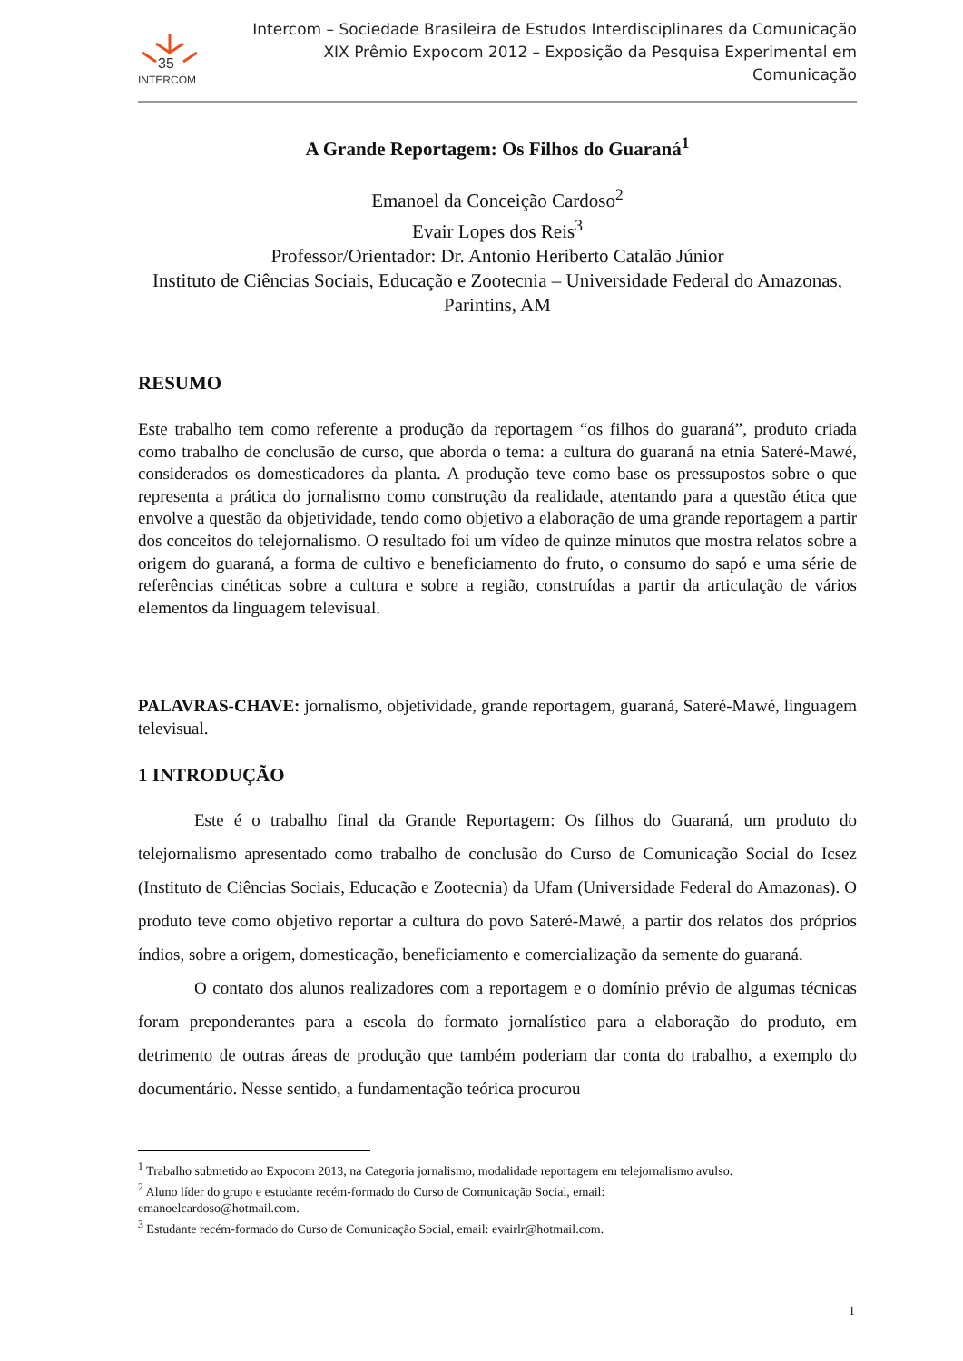35
INTERCOM
Intercom – Sociedade Brasileira de Estudos Interdisciplinares da Comunicação
XIX Prêmio Expocom 2012 – Exposição da Pesquisa Experimental em Comunicação
A Grande Reportagem: Os Filhos do Guaraná<sup>1</sup>
Emanoel da Conceição Cardoso<sup>2</sup>
Evair Lopes dos Reis<sup>3</sup>
Professor/Orientador: Dr. Antonio Heriberto Catalão Júnior
Instituto de Ciências Sociais, Educação e Zootecnia – Universidade Federal do Amazonas, Parintins, AM
RESUMO
Este trabalho tem como referente a produção da reportagem “os filhos do guaraná”, produto criada como trabalho de conclusão de curso, que aborda o tema: a cultura do guaraná na etnia Sateré-Mawé, considerados os domesticadores da planta. A produção teve como base os pressupostos sobre o que representa a prática do jornalismo como construção da realidade, atentando para a questão ética que envolve a questão da objetividade, tendo como objetivo a elaboração de uma grande reportagem a partir dos conceitos do telejornalismo. O resultado foi um vídeo de quinze minutos que mostra relatos sobre a origem do guaraná, a forma de cultivo e beneficiamento do fruto, o consumo do sapó e uma série de referências cinéticas sobre a cultura e sobre a região, construídas a partir da articulação de vários elementos da linguagem televisual.
PALAVRAS-CHAVE: jornalismo, objetividade, grande reportagem, guaraná, Sateré-Mawé, linguagem televisual.
1 INTRODUÇÃO
Este é o trabalho final da Grande Reportagem: Os filhos do Guaraná, um produto do telejornalismo apresentado como trabalho de conclusão do Curso de Comunicação Social do Icsez (Instituto de Ciências Sociais, Educação e Zootecnia) da Ufam (Universidade Federal do Amazonas). O produto teve como objetivo reportar a cultura do povo Sateré-Mawé, a partir dos relatos dos próprios índios, sobre a origem, domesticação, beneficiamento e comercialização da semente do guaraná.
O contato dos alunos realizadores com a reportagem e o domínio prévio de algumas técnicas foram preponderantes para a escola do formato jornalístico para a elaboração do produto, em detrimento de outras áreas de produção que também poderiam dar conta do trabalho, a exemplo do documentário. Nesse sentido, a fundamentação teórica procurou
<sup>1</sup> Trabalho submetido ao Expocom 2013, na Categoria jornalismo, modalidade reportagem em telejornalismo avulso.
<sup>2</sup> Aluno líder do grupo e estudante recém-formado do Curso de Comunicação Social, email:
emanoelcardoso@hotmail.com.
<sup>3</sup> Estudante recém-formado do Curso de Comunicação Social, email: evairlr@hotmail.com.
1